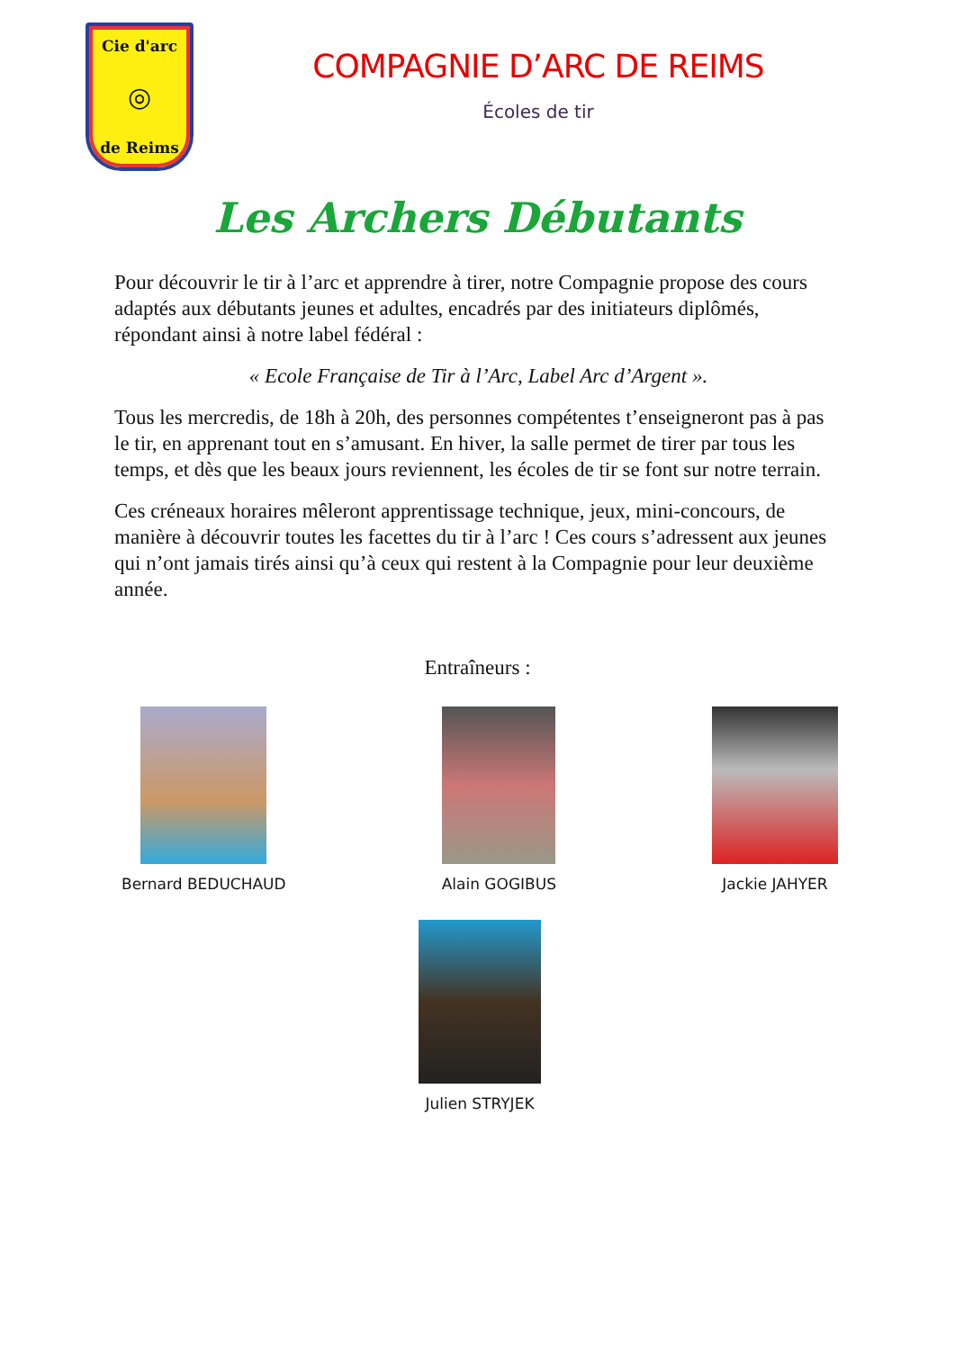Cie d'arc
◎
de Reims
COMPAGNIE D’ARC DE REIMS
Écoles de tir
Les Archers Débutants
Pour découvrir le tir à l’arc et apprendre à tirer, notre Compagnie propose des cours adaptés aux débutants jeunes et adultes, encadrés par des initiateurs diplômés, répondant ainsi à notre label fédéral :
« Ecole Française de Tir à l’Arc, Label Arc d’Argent ».
Tous les mercredis, de 18h à 20h, des personnes compétentes t’enseigneront pas à pas le tir, en apprenant tout en s’amusant. En hiver, la salle permet de tirer par tous les temps, et dès que les beaux jours reviennent, les écoles de tir se font sur notre terrain.
Ces créneaux horaires mêleront apprentissage technique, jeux, mini-concours, de manière à découvrir toutes les facettes du tir à l’arc ! Ces cours s’adressent aux jeunes qui n’ont jamais tirés ainsi qu’à ceux qui restent à la Compagnie pour leur deuxième année.
Entraîneurs :
Bernard BEDUCHAUD Alain GOGIBUS Jackie JAHYER
Julien STRYJEK